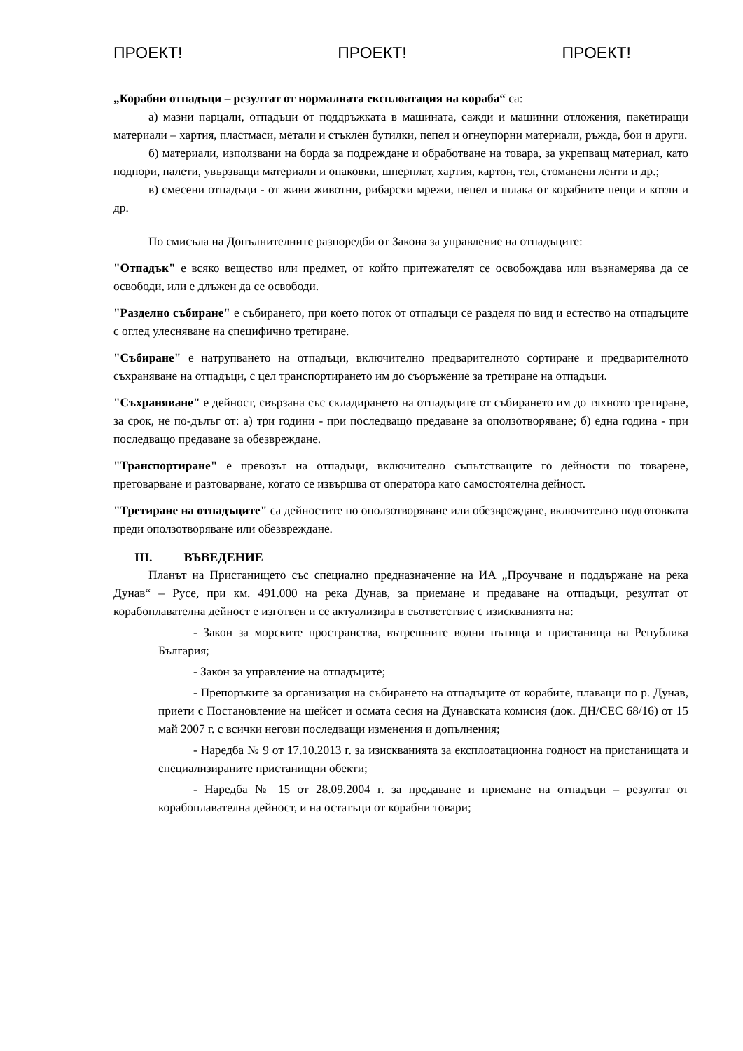ПРОЕКТ! ПРОЕКТ! ПРОЕКТ!
„Корабни отпадъци – резултат от нормалната експлоатация на кораба“ са:
а) мазни парцали, отпадъци от поддръжката в машината, сажди и машинни отложения, пакетиращи материали – хартия, пластмаси, метали и стъклен бутилки, пепел и огнеупорни материали, ръжда, бои и други.
б) материали, използвани на борда за подреждане и обработване на товара, за укрепващ материал, като подпори, палети, увързващи материали и опаковки, шперплат, хартия, картон, тел, стоманени ленти и др.;
в) смесени отпадъци - от живи животни, рибарски мрежи, пепел и шлака от корабните пещи и котли и др.
По смисъла на Допълнителните разпоредби от Закона за управление на отпадъците:
"Отпадък" е всяко вещество или предмет, от който притежателят се освобождава или възнамерява да се освободи, или е длъжен да се освободи.
"Разделно събиране" е събирането, при което поток от отпадъци се разделя по вид и естество на отпадъците с оглед улесняване на специфично третиране.
"Събиране" е натрупването на отпадъци, включително предварителното сортиране и предварителното съхраняване на отпадъци, с цел транспортирането им до съоръжение за третиране на отпадъци.
"Съхраняване" е дейност, свързана със складирането на отпадъците от събирането им до тяхното третиране, за срок, не по-дълъг от: а) три години - при последващо предаване за оползотворяване; б) една година - при последващо предаване за обезвреждане.
"Транспортиране" е превозът на отпадъци, включително съпътстващите го дейности по товарене, претоварване и разтоварване, когато се извършва от оператора като самостоятелна дейност.
"Третиране на отпадъците" са дейностите по оползотворяване или обезвреждане, включително подготовката преди оползотворяване или обезвреждане.
III. ВЪВЕДЕНИЕ
Планът на Пристанището със специално предназначение на ИА „Проучване и поддържане на река Дунав“ – Русе, при км. 491.000 на река Дунав, за приемане и предаване на отпадъци, резултат от корабоплавателна дейност е изготвен и се актуализира в съответствие с изискванията на:
- Закон за морските пространства, вътрешните водни пътища и пристанища на Република България;
- Закон за управление на отпадъците;
- Препоръките за организация на събирането на отпадъците от корабите, плаващи по р. Дунав, приети с Постановление на шейсет и осмата сесия на Дунавската комисия (док. ДН/СЕС 68/16) от 15 май 2007 г. с всички негови последващи изменения и допълнения;
- Наредба № 9 от 17.10.2013 г. за изискванията за експлоатационна годност на пристанищата и специализираните пристанищни обекти;
- Наредба № 15 от 28.09.2004 г. за предаване и приемане на отпадъци – резултат от корабоплавателна дейност, и на остатъци от корабни товари;